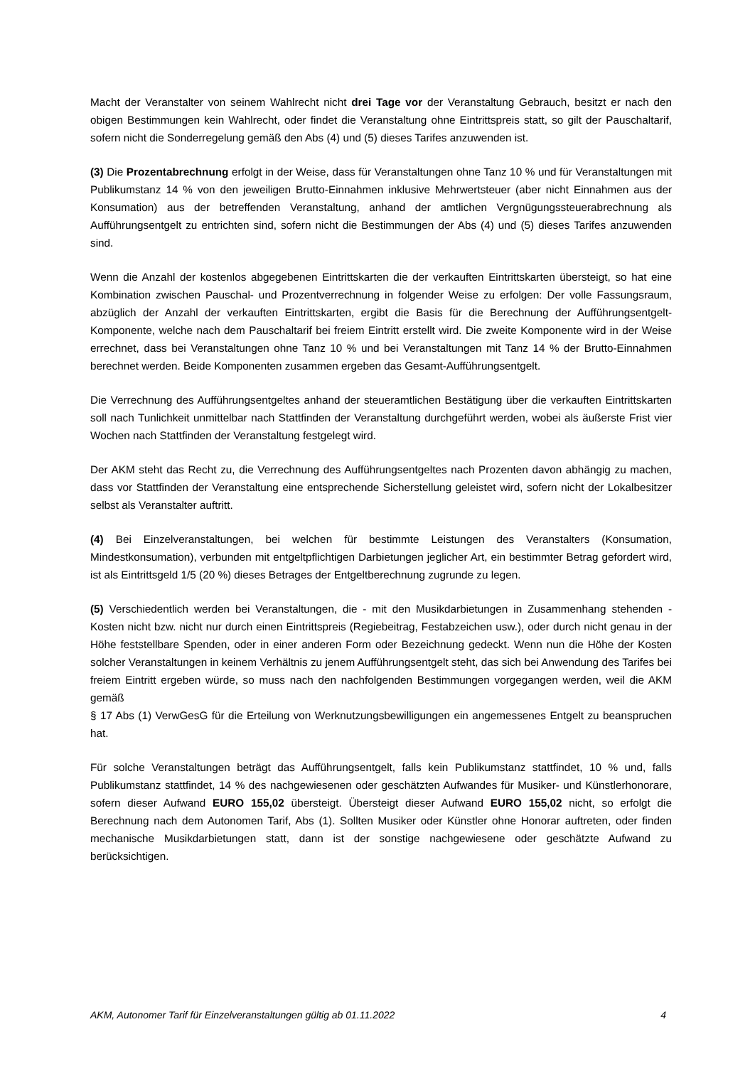Macht der Veranstalter von seinem Wahlrecht nicht drei Tage vor der Veranstaltung Gebrauch, besitzt er nach den obigen Bestimmungen kein Wahlrecht, oder findet die Veranstaltung ohne Eintrittspreis statt, so gilt der Pauschaltarif, sofern nicht die Sonderregelung gemäß den Abs (4) und (5) dieses Tarifes anzuwenden ist.
(3) Die Prozentabrechnung erfolgt in der Weise, dass für Veranstaltungen ohne Tanz 10 % und für Veranstaltungen mit Publikumstanz 14 % von den jeweiligen Brutto-Einnahmen inklusive Mehrwertsteuer (aber nicht Einnahmen aus der Konsumation) aus der betreffenden Veranstaltung, anhand der amtlichen Vergnügungssteuerabrechnung als Aufführungsentgelt zu entrichten sind, sofern nicht die Bestimmungen der Abs (4) und (5) dieses Tarifes anzuwenden sind.
Wenn die Anzahl der kostenlos abgegebenen Eintrittskarten die der verkauften Eintrittskarten übersteigt, so hat eine Kombination zwischen Pauschal- und Prozentverrechnung in folgender Weise zu erfolgen: Der volle Fassungsraum, abzüglich der Anzahl der verkauften Eintrittskarten, ergibt die Basis für die Berechnung der Aufführungsentgelt-Komponente, welche nach dem Pauschaltarif bei freiem Eintritt erstellt wird. Die zweite Komponente wird in der Weise errechnet, dass bei Veranstaltungen ohne Tanz 10 % und bei Veranstaltungen mit Tanz 14 % der Brutto-Einnahmen berechnet werden. Beide Komponenten zusammen ergeben das Gesamt-Aufführungsentgelt.
Die Verrechnung des Aufführungsentgeltes anhand der steueramtlichen Bestätigung über die verkauften Eintrittskarten soll nach Tunlichkeit unmittelbar nach Stattfinden der Veranstaltung durchgeführt werden, wobei als äußerste Frist vier Wochen nach Stattfinden der Veranstaltung festgelegt wird.
Der AKM steht das Recht zu, die Verrechnung des Aufführungsentgeltes nach Prozenten davon abhängig zu machen, dass vor Stattfinden der Veranstaltung eine entsprechende Sicherstellung geleistet wird, sofern nicht der Lokalbesitzer selbst als Veranstalter auftritt.
(4) Bei Einzelveranstaltungen, bei welchen für bestimmte Leistungen des Veranstalters (Konsumation, Mindestkonsumation), verbunden mit entgeltpflichtigen Darbietungen jeglicher Art, ein bestimmter Betrag gefordert wird, ist als Eintrittsgeld 1/5 (20 %) dieses Betrages der Entgeltberechnung zugrunde zu legen.
(5) Verschiedentlich werden bei Veranstaltungen, die - mit den Musikdarbietungen in Zusammenhang stehenden - Kosten nicht bzw. nicht nur durch einen Eintrittspreis (Regiebeitrag, Festabzeichen usw.), oder durch nicht genau in der Höhe feststellbare Spenden, oder in einer anderen Form oder Bezeichnung gedeckt. Wenn nun die Höhe der Kosten solcher Veranstaltungen in keinem Verhältnis zu jenem Aufführungsentgelt steht, das sich bei Anwendung des Tarifes bei freiem Eintritt ergeben würde, so muss nach den nachfolgenden Bestimmungen vorgegangen werden, weil die AKM gemäß
§ 17 Abs (1) VerwGesG für die Erteilung von Werknutzungsbewilligungen ein angemessenes Entgelt zu beanspruchen hat.
Für solche Veranstaltungen beträgt das Aufführungsentgelt, falls kein Publikumstanz stattfindet, 10 % und, falls Publikumstanz stattfindet, 14 % des nachgewiesenen oder geschätzten Aufwandes für Musiker- und Künstlerhonorare, sofern dieser Aufwand EURO 155,02 übersteigt. Übersteigt dieser Aufwand EURO 155,02 nicht, so erfolgt die Berechnung nach dem Autonomen Tarif, Abs (1). Sollten Musiker oder Künstler ohne Honorar auftreten, oder finden mechanische Musikdarbietungen statt, dann ist der sonstige nachgewiesene oder geschätzte Aufwand zu berücksichtigen.
AKM, Autonomer Tarif für Einzelveranstaltungen gültig ab 01.11.2022 4